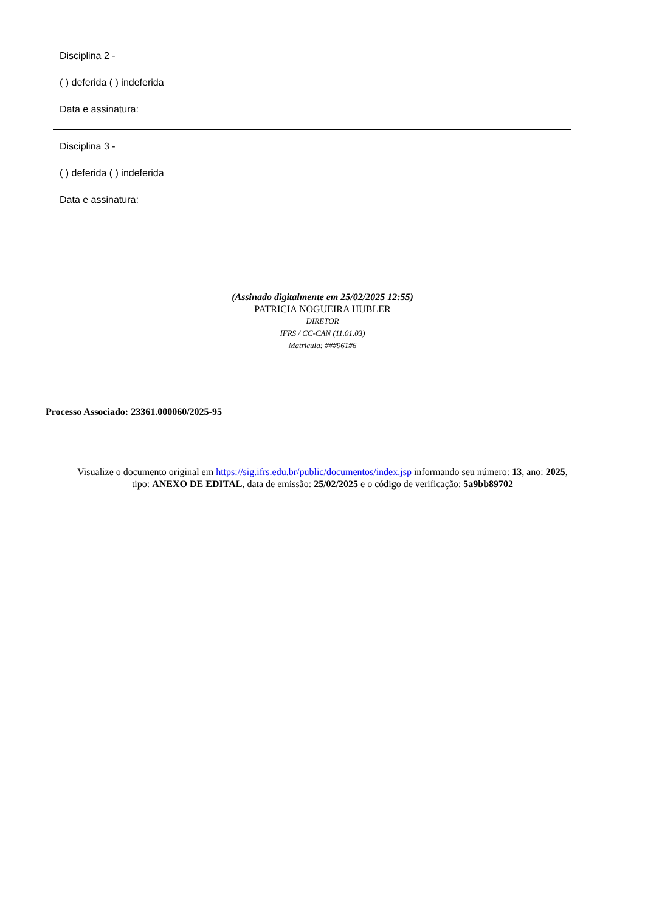| Disciplina 2 - ( ) deferida ( ) indeferida Data e assinatura: |
| Disciplina 3 - ( ) deferida ( ) indeferida Data e assinatura: |
(Assinado digitalmente em 25/02/2025 12:55)
PATRICIA NOGUEIRA HUBLER
DIRETOR
IFRS / CC-CAN (11.01.03)
Matrícula: ###961#6
Processo Associado: 23361.000060/2025-95
Visualize o documento original em https://sig.ifrs.edu.br/public/documentos/index.jsp informando seu número: 13, ano: 2025,
tipo: ANEXO DE EDITAL, data de emissão: 25/02/2025 e o código de verificação: 5a9bb89702